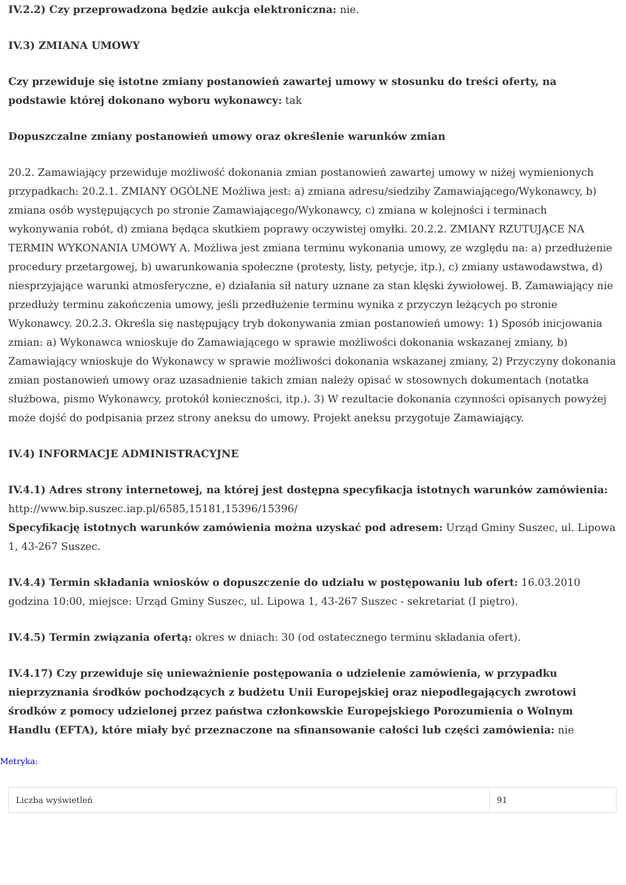IV.2.2) Czy przeprowadzona będzie aukcja elektroniczna: nie.
IV.3) ZMIANA UMOWY
Czy przewiduje się istotne zmiany postanowień zawartej umowy w stosunku do treści oferty, na podstawie której dokonano wyboru wykonawcy: tak
Dopuszczalne zmiany postanowień umowy oraz określenie warunków zmian
20.2. Zamawiający przewiduje możliwość dokonania zmian postanowień zawartej umowy w niżej wymienionych przypadkach: 20.2.1. ZMIANY OGÓLNE Możliwa jest: a) zmiana adresu/siedziby Zamawiającego/Wykonawcy, b) zmiana osób występujących po stronie Zamawiającego/Wykonawcy, c) zmiana w kolejności i terminach wykonywania robót, d) zmiana będąca skutkiem poprawy oczywistej omyłki. 20.2.2. ZMIANY RZUTUJĄCE NA TERMIN WYKONANIA UMOWY A. Możliwa jest zmiana terminu wykonania umowy, ze względu na: a) przedłużenie procedury przetargowej, b) uwarunkowania społeczne (protesty, listy, petycje, itp.), c) zmiany ustawodawstwa, d) niesprzyjające warunki atmosferyczne, e) działania sił natury uznane za stan klęski żywiołowej. B. Zamawiający nie przedłuży terminu zakończenia umowy, jeśli przedłużenie terminu wynika z przyczyn leżących po stronie Wykonawcy. 20.2.3. Określa się następujący tryb dokonywania zmian postanowień umowy: 1) Sposób inicjowania zmian: a) Wykonawca wnioskuje do Zamawiającego w sprawie możliwości dokonania wskazanej zmiany, b) Zamawiający wnioskuje do Wykonawcy w sprawie możliwości dokonania wskazanej zmiany, 2) Przyczyny dokonania zmian postanowień umowy oraz uzasadnienie takich zmian należy opisać w stosownych dokumentach (notatka służbowa, pismo Wykonawcy, protokół konieczności, itp.). 3) W rezultacie dokonania czynności opisanych powyżej może dojść do podpisania przez strony aneksu do umowy. Projekt aneksu przygotuje Zamawiający.
IV.4) INFORMACJE ADMINISTRACYJNE
IV.4.1) Adres strony internetowej, na której jest dostępna specyfikacja istotnych warunków zamówienia: http://www.bip.suszec.iap.pl/6585,15181,15396/15396/
Specyfikację istotnych warunków zamówienia można uzyskać pod adresem: Urząd Gminy Suszec, ul. Lipowa 1, 43-267 Suszec.
IV.4.4) Termin składania wniosków o dopuszczenie do udziału w postępowaniu lub ofert: 16.03.2010 godzina 10:00, miejsce: Urząd Gminy Suszec, ul. Lipowa 1, 43-267 Suszec - sekretariat (I piętro).
IV.4.5) Termin związania ofertą: okres w dniach: 30 (od ostatecznego terminu składania ofert).
IV.4.17) Czy przewiduje się unieważnienie postępowania o udzielenie zamówienia, w przypadku nieprzyznania środków pochodzących z budżetu Unii Europejskiej oraz niepodlegających zwrotowi środków z pomocy udzielonej przez państwa członkowskie Europejskiego Porozumienia o Wolnym Handlu (EFTA), które miały być przeznaczone na sfinansowanie całości lub części zamówienia: nie
Metryka:
| Liczba wyświetleń | 91 |